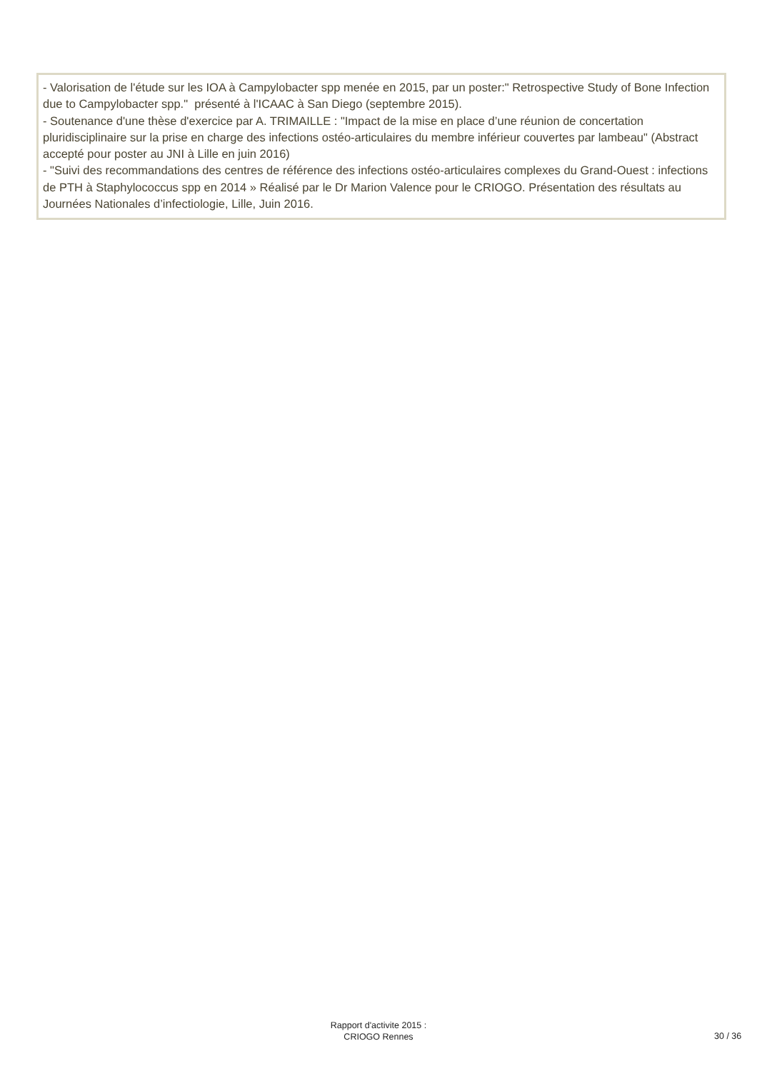- Valorisation de l'étude sur les IOA à Campylobacter spp menée en 2015, par un poster:" Retrospective Study of Bone Infection due to Campylobacter spp." présenté à l'ICAAC à San Diego (septembre 2015).
- Soutenance d'une thèse d'exercice par A. TRIMAILLE : "Impact de la mise en place d’une réunion de concertation pluridisciplinaire sur la prise en charge des infections ostéo-articulaires du membre inférieur couvertes par lambeau" (Abstract accepté pour poster au JNI à Lille en juin 2016)
- "Suivi des recommandations des centres de référence des infections ostéo-articulaires complexes du Grand-Ouest : infections de PTH à Staphylococcus spp en 2014 » Réalisé par le Dr Marion Valence pour le CRIOGO. Présentation des résultats au Journées Nationales d’infectiologie, Lille, Juin 2016.
Rapport d'activite 2015 :
CRIOGO Rennes
30 / 36